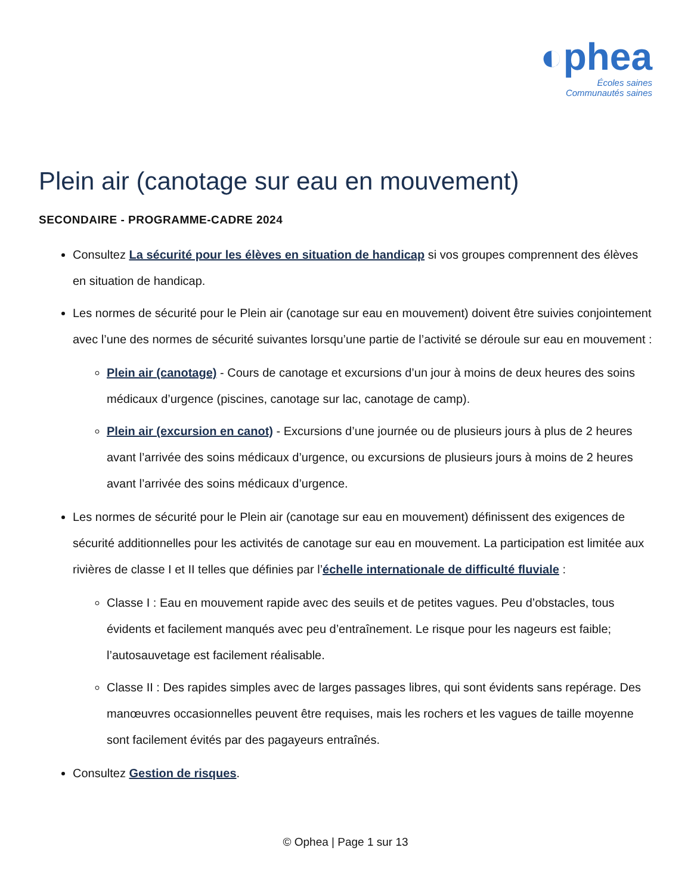◐phea
Écoles saines
Communautés saines
Plein air (canotage sur eau en mouvement)
SECONDAIRE - PROGRAMME-CADRE 2024
Consultez La sécurité pour les élèves en situation de handicap si vos groupes comprennent des élèves en situation de handicap.
Les normes de sécurité pour le Plein air (canotage sur eau en mouvement) doivent être suivies conjointement avec l’une des normes de sécurité suivantes lorsqu’une partie de l’activité se déroule sur eau en mouvement :
Plein air (canotage) - Cours de canotage et excursions d’un jour à moins de deux heures des soins médicaux d’urgence (piscines, canotage sur lac, canotage de camp).
Plein air (excursion en canot) - Excursions d’une journée ou de plusieurs jours à plus de 2 heures avant l’arrivée des soins médicaux d’urgence, ou excursions de plusieurs jours à moins de 2 heures avant l’arrivée des soins médicaux d’urgence.
Les normes de sécurité pour le Plein air (canotage sur eau en mouvement) définissent des exigences de sécurité additionnelles pour les activités de canotage sur eau en mouvement. La participation est limitée aux rivières de classe I et II telles que définies par l’échelle internationale de difficulté fluviale :
Classe I : Eau en mouvement rapide avec des seuils et de petites vagues. Peu d’obstacles, tous évidents et facilement manqués avec peu d’entraînement. Le risque pour les nageurs est faible; l’autosauvetage est facilement réalisable.
Classe II : Des rapides simples avec de larges passages libres, qui sont évidents sans repérage. Des manœuvres occasionnelles peuvent être requises, mais les rochers et les vagues de taille moyenne sont facilement évités par des pagayeurs entraînés.
Consultez Gestion de risques.
© Ophea | Page 1 sur 13